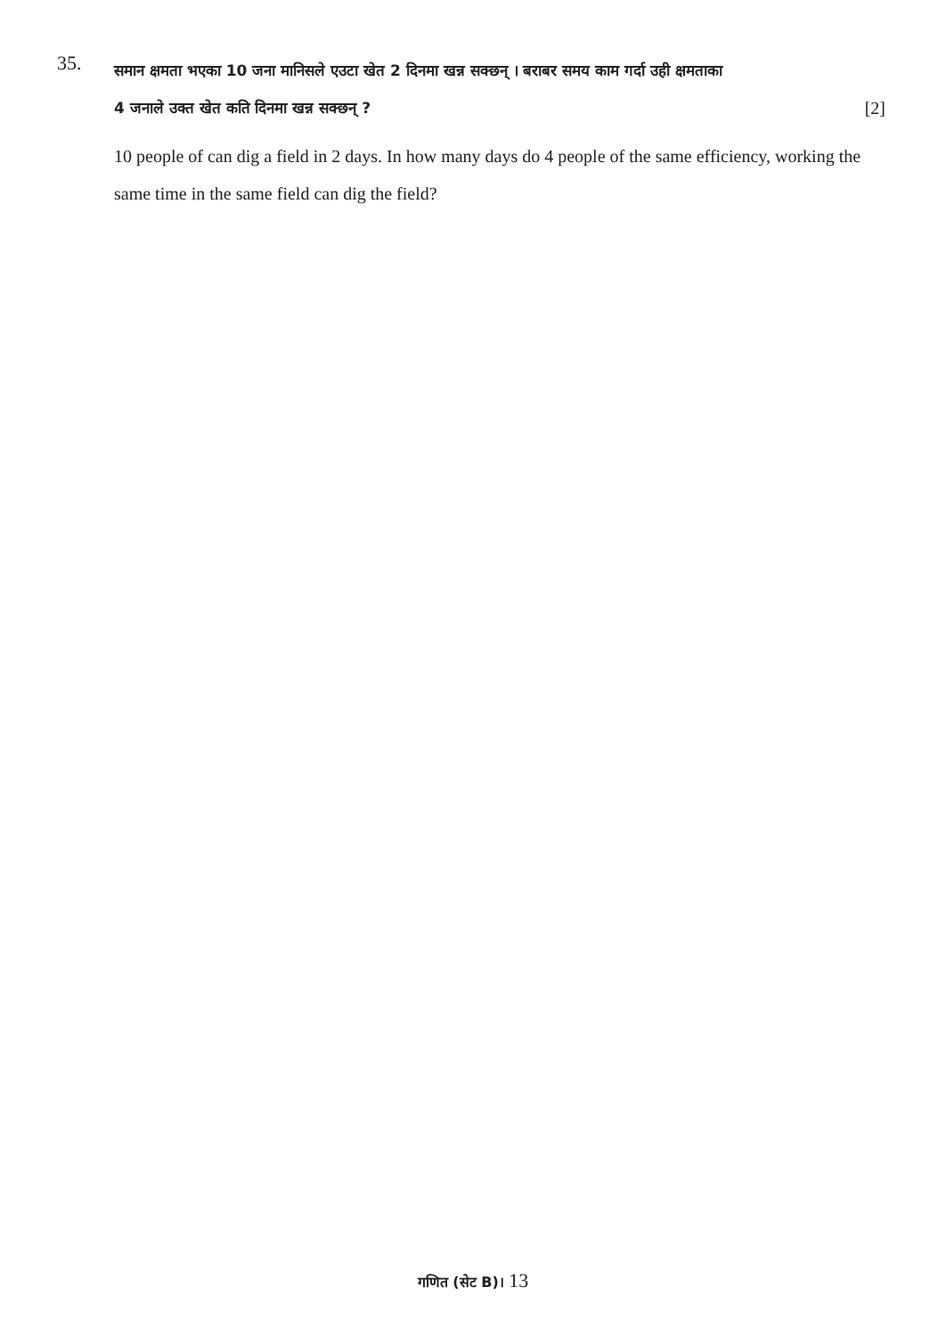35.
समान क्षमता भएका 10 जना मानिसले एउटा खेत 2 दिनमा खन्न सक्छन् । बराबर समय काम गर्दा उही क्षमताका
4 जनाले उक्त खेत कति दिनमा खन्न सक्छन् ? [2]
10 people of can dig a field in 2 days. In how many days do 4 people of the same efficiency, working the same time in the same field can dig the field?
गणित (सेट B)। 13